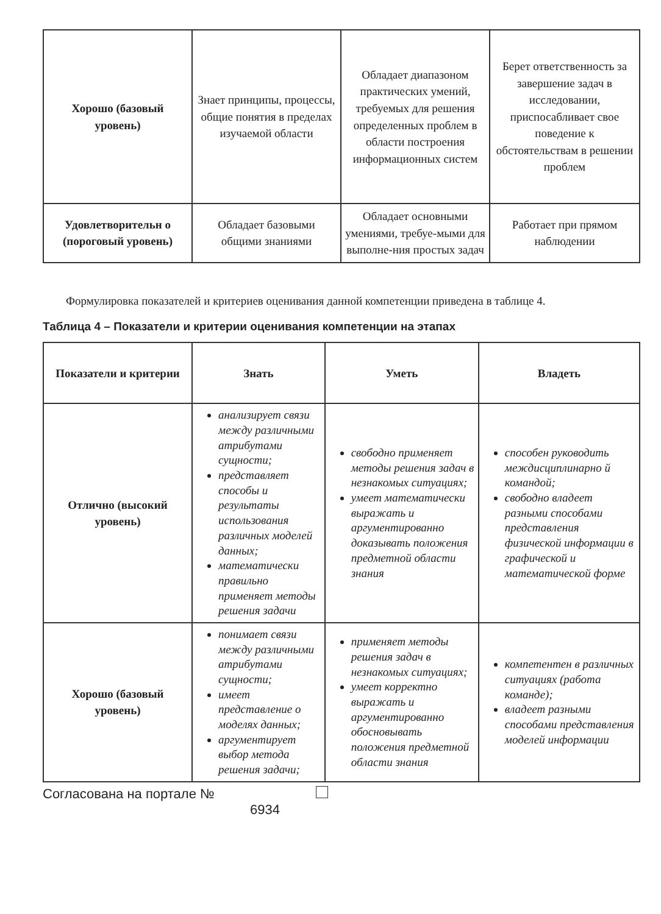| Хорошо (базовый уровень) | Знает принципы, процессы, общие понятия в пределах изучаемой области | Обладает диапазоном практических умений, требуемых для решения определенных проблем в области построения информационных систем | Берет ответственность за завершение задач в исследовании, приспосабливает свое поведение к обстоятельствам в решении проблем |
| Удовлетворительн о (пороговый уровень) | Обладает базовыми общими знаниями | Обладает основными умениями, требуе-мыми для выполне-ния простых задач | Работает при прямом наблюдении |
Формулировка показателей и критериев оценивания данной компетенции приведена в таблице 4.
Таблица 4 – Показатели и критерии оценивания компетенции на этапах
| Показатели и критерии | Знать | Уметь | Владеть |
| --- | --- | --- | --- |
| Отлично (высокий уровень) | анализирует связи между различными атрибутами сущности; представляет способы и результаты использования различных моделей данных; математически правильно применяет методы решения задачи | свободно применяет методы решения задач в незнакомых ситуациях; умеет математически выражать и аргументированно доказывать положения предметной области знания | способен руководить междисциплинарно й командой; свободно владеет разными способами представления физической информации в графической и математической форме |
| Хорошо (базовый уровень) | понимает связи между различными атрибутами сущности; имеет представление о моделях данных; аргументирует выбор метода решения задачи; | применяет методы решения задач в незнакомых ситуациях; умеет корректно выражать и аргументированно обосновывать положения предметной области знания | компетентен в различных ситуациях (работа команде); владеет разными способами представления моделей информации |
Согласована на портале №
6934